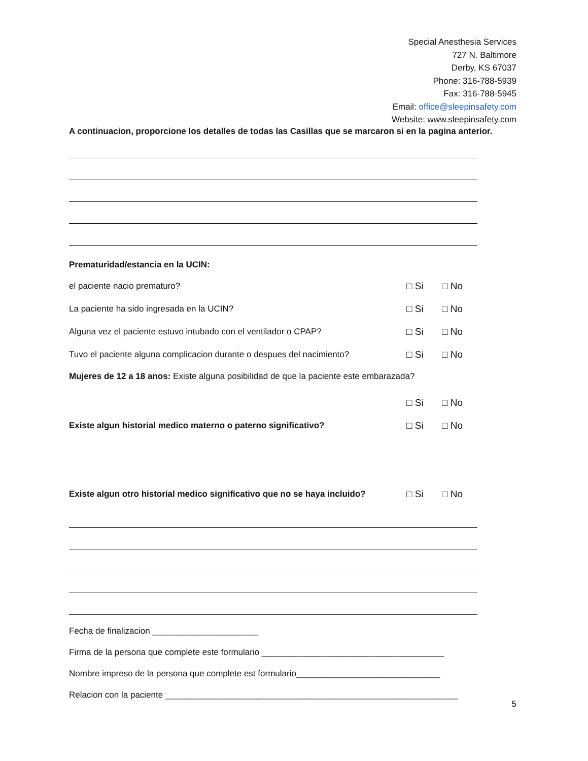Special Anesthesia Services
727 N. Baltimore
Derby, KS 67037
Phone: 316-788-5939
Fax: 316-788-5945
Email: office@sleepinsafety.com
Website: www.sleepinsafety.com
A continuacion, proporcione los detalles de todas las Casillas que se marcaron si en la pagina anterior.
Prematuridad/estancia en la UCIN:
el paciente nacio prematuro? □ Si □ No
La paciente ha sido ingresada en la UCIN? □ Si □ No
Alguna vez el paciente estuvo intubado con el ventilador o CPAP? □ Si □ No
Tuvo el paciente alguna complicacion durante o despues del nacimiento? □ Si □ No
Mujeres de 12 a 18 anos: Existe alguna posibilidad de que la paciente este embarazada?
□ Si □ No
Existe algun historial medico materno o paterno significativo? □ Si □ No
Existe algun otro historial medico significativo que no se haya incluido? □ Si □ No
Fecha de finalizacion ______________________
Firma de la persona que complete este formulario ______________________________________
Nombre impreso de la persona que complete est formulario______________________________
Relacion con la paciente _____________________________________________________________
5